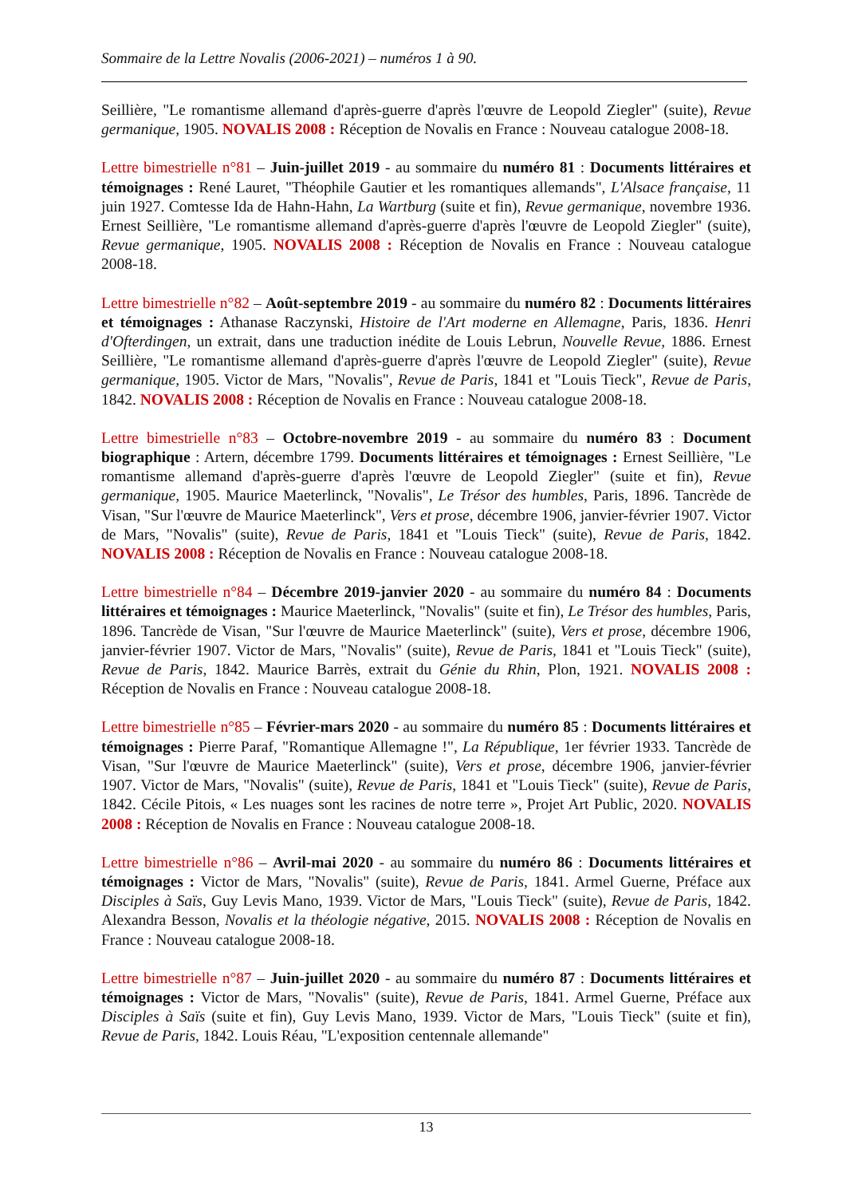Sommaire de la Lettre Novalis (2006-2021) – numéros 1 à 90.
Seillière, "Le romantisme allemand d'après-guerre d'après l'œuvre de Leopold Ziegler" (suite), Revue germanique, 1905. NOVALIS 2008 : Réception de Novalis en France : Nouveau catalogue 2008-18.
Lettre bimestrielle n°81 – Juin-juillet 2019 - au sommaire du numéro 81 : Documents littéraires et témoignages : René Lauret, "Théophile Gautier et les romantiques allemands", L'Alsace française, 11 juin 1927. Comtesse Ida de Hahn-Hahn, La Wartburg (suite et fin), Revue germanique, novembre 1936. Ernest Seillière, "Le romantisme allemand d'après-guerre d'après l'œuvre de Leopold Ziegler" (suite), Revue germanique, 1905. NOVALIS 2008 : Réception de Novalis en France : Nouveau catalogue 2008-18.
Lettre bimestrielle n°82 – Août-septembre 2019 - au sommaire du numéro 82 : Documents littéraires et témoignages : Athanase Raczynski, Histoire de l'Art moderne en Allemagne, Paris, 1836. Henri d'Ofterdingen, un extrait, dans une traduction inédite de Louis Lebrun, Nouvelle Revue, 1886. Ernest Seillière, "Le romantisme allemand d'après-guerre d'après l'œuvre de Leopold Ziegler" (suite), Revue germanique, 1905. Victor de Mars, "Novalis", Revue de Paris, 1841 et "Louis Tieck", Revue de Paris, 1842. NOVALIS 2008 : Réception de Novalis en France : Nouveau catalogue 2008-18.
Lettre bimestrielle n°83 – Octobre-novembre 2019 - au sommaire du numéro 83 : Document biographique : Artern, décembre 1799. Documents littéraires et témoignages : Ernest Seillière, "Le romantisme allemand d'après-guerre d'après l'œuvre de Leopold Ziegler" (suite et fin), Revue germanique, 1905. Maurice Maeterlinck, "Novalis", Le Trésor des humbles, Paris, 1896. Tancrède de Visan, "Sur l'œuvre de Maurice Maeterlinck", Vers et prose, décembre 1906, janvier-février 1907. Victor de Mars, "Novalis" (suite), Revue de Paris, 1841 et "Louis Tieck" (suite), Revue de Paris, 1842. NOVALIS 2008 : Réception de Novalis en France : Nouveau catalogue 2008-18.
Lettre bimestrielle n°84 – Décembre 2019-janvier 2020 - au sommaire du numéro 84 : Documents littéraires et témoignages : Maurice Maeterlinck, "Novalis" (suite et fin), Le Trésor des humbles, Paris, 1896. Tancrède de Visan, "Sur l'œuvre de Maurice Maeterlinck" (suite), Vers et prose, décembre 1906, janvier-février 1907. Victor de Mars, "Novalis" (suite), Revue de Paris, 1841 et "Louis Tieck" (suite), Revue de Paris, 1842. Maurice Barrès, extrait du Génie du Rhin, Plon, 1921. NOVALIS 2008 : Réception de Novalis en France : Nouveau catalogue 2008-18.
Lettre bimestrielle n°85 – Février-mars 2020 - au sommaire du numéro 85 : Documents littéraires et témoignages : Pierre Paraf, "Romantique Allemagne !", La République, 1er février 1933. Tancrède de Visan, "Sur l'œuvre de Maurice Maeterlinck" (suite), Vers et prose, décembre 1906, janvier-février 1907. Victor de Mars, "Novalis" (suite), Revue de Paris, 1841 et "Louis Tieck" (suite), Revue de Paris, 1842. Cécile Pitois, « Les nuages sont les racines de notre terre », Projet Art Public, 2020. NOVALIS 2008 : Réception de Novalis en France : Nouveau catalogue 2008-18.
Lettre bimestrielle n°86 – Avril-mai 2020 - au sommaire du numéro 86 : Documents littéraires et témoignages : Victor de Mars, "Novalis" (suite), Revue de Paris, 1841. Armel Guerne, Préface aux Disciples à Saïs, Guy Levis Mano, 1939. Victor de Mars, "Louis Tieck" (suite), Revue de Paris, 1842. Alexandra Besson, Novalis et la théologie négative, 2015. NOVALIS 2008 : Réception de Novalis en France : Nouveau catalogue 2008-18.
Lettre bimestrielle n°87 – Juin-juillet 2020 - au sommaire du numéro 87 : Documents littéraires et témoignages : Victor de Mars, "Novalis" (suite), Revue de Paris, 1841. Armel Guerne, Préface aux Disciples à Saïs (suite et fin), Guy Levis Mano, 1939. Victor de Mars, "Louis Tieck" (suite et fin), Revue de Paris, 1842. Louis Réau, "L'exposition centennale allemande"
13